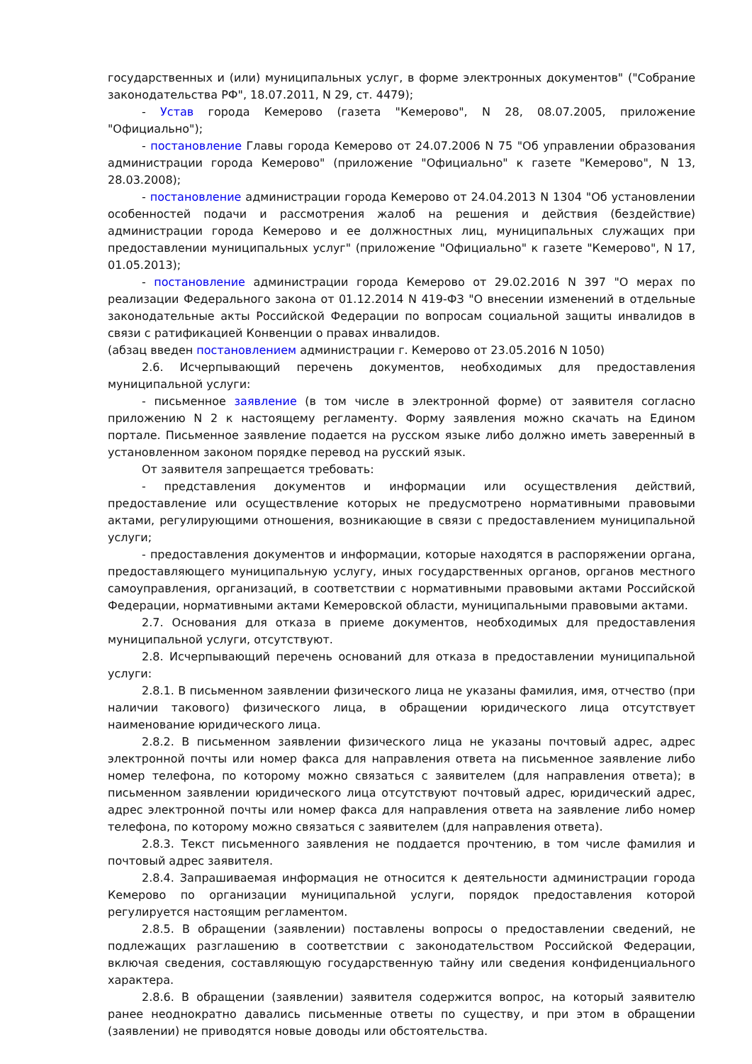государственных и (или) муниципальных услуг, в форме электронных документов" ("Собрание законодательства РФ", 18.07.2011, N 29, ст. 4479);
- Устав города Кемерово (газета "Кемерово", N 28, 08.07.2005, приложение "Официально");
- постановление Главы города Кемерово от 24.07.2006 N 75 "Об управлении образования администрации города Кемерово" (приложение "Официально" к газете "Кемерово", N 13, 28.03.2008);
- постановление администрации города Кемерово от 24.04.2013 N 1304 "Об установлении особенностей подачи и рассмотрения жалоб на решения и действия (бездействие) администрации города Кемерово и ее должностных лиц, муниципальных служащих при предоставлении муниципальных услуг" (приложение "Официально" к газете "Кемерово", N 17, 01.05.2013);
- постановление администрации города Кемерово от 29.02.2016 N 397 "О мерах по реализации Федерального закона от 01.12.2014 N 419-ФЗ "О внесении изменений в отдельные законодательные акты Российской Федерации по вопросам социальной защиты инвалидов в связи с ратификацией Конвенции о правах инвалидов.
(абзац введен постановлением администрации г. Кемерово от 23.05.2016 N 1050)
2.6. Исчерпывающий перечень документов, необходимых для предоставления муниципальной услуги:
- письменное заявление (в том числе в электронной форме) от заявителя согласно приложению N 2 к настоящему регламенту. Форму заявления можно скачать на Едином портале. Письменное заявление подается на русском языке либо должно иметь заверенный в установленном законом порядке перевод на русский язык.
От заявителя запрещается требовать:
- представления документов и информации или осуществления действий, предоставление или осуществление которых не предусмотрено нормативными правовыми актами, регулирующими отношения, возникающие в связи с предоставлением муниципальной услуги;
- предоставления документов и информации, которые находятся в распоряжении органа, предоставляющего муниципальную услугу, иных государственных органов, органов местного самоуправления, организаций, в соответствии с нормативными правовыми актами Российской Федерации, нормативными актами Кемеровской области, муниципальными правовыми актами.
2.7. Основания для отказа в приеме документов, необходимых для предоставления муниципальной услуги, отсутствуют.
2.8. Исчерпывающий перечень оснований для отказа в предоставлении муниципальной услуги:
2.8.1. В письменном заявлении физического лица не указаны фамилия, имя, отчество (при наличии такового) физического лица, в обращении юридического лица отсутствует наименование юридического лица.
2.8.2. В письменном заявлении физического лица не указаны почтовый адрес, адрес электронной почты или номер факса для направления ответа на письменное заявление либо номер телефона, по которому можно связаться с заявителем (для направления ответа); в письменном заявлении юридического лица отсутствуют почтовый адрес, юридический адрес, адрес электронной почты или номер факса для направления ответа на заявление либо номер телефона, по которому можно связаться с заявителем (для направления ответа).
2.8.3. Текст письменного заявления не поддается прочтению, в том числе фамилия и почтовый адрес заявителя.
2.8.4. Запрашиваемая информация не относится к деятельности администрации города Кемерово по организации муниципальной услуги, порядок предоставления которой регулируется настоящим регламентом.
2.8.5. В обращении (заявлении) поставлены вопросы о предоставлении сведений, не подлежащих разглашению в соответствии с законодательством Российской Федерации, включая сведения, составляющую государственную тайну или сведения конфиденциального характера.
2.8.6. В обращении (заявлении) заявителя содержится вопрос, на который заявителю ранее неоднократно давались письменные ответы по существу, и при этом в обращении (заявлении) не приводятся новые доводы или обстоятельства.